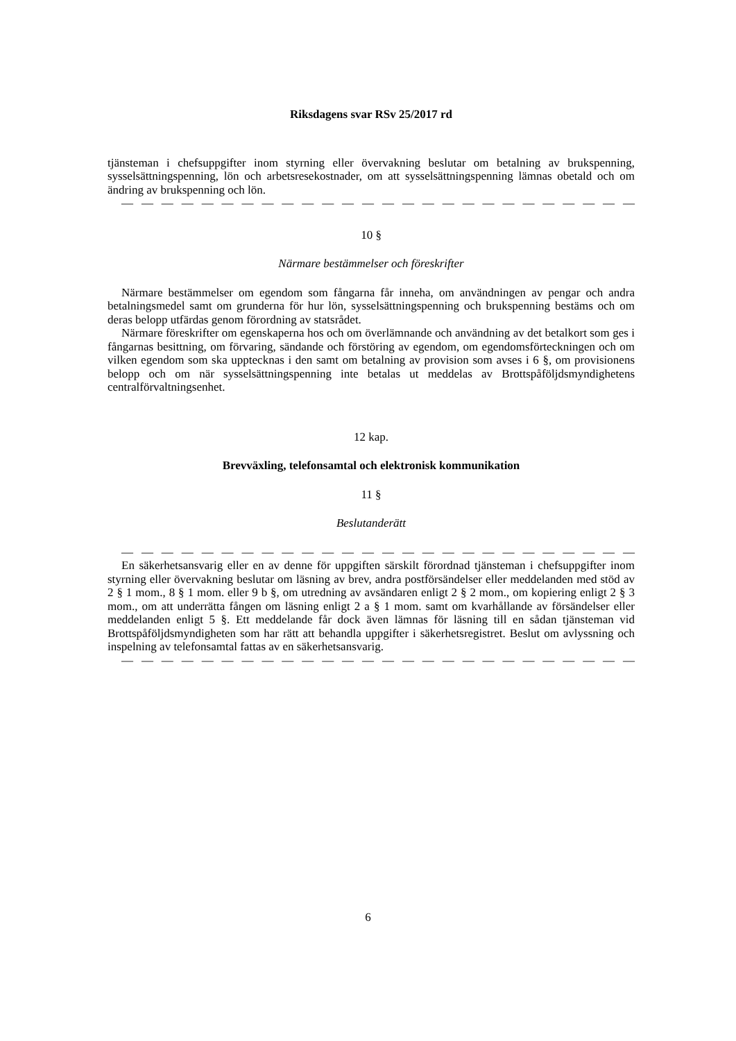Riksdagens svar RSv 25/2017 rd
tjänsteman i chefsuppgifter inom styrning eller övervakning beslutar om betalning av brukspenning, sysselsättningspenning, lön och arbetsresekostnader, om att sysselsättningspenning lämnas obetald och om ändring av brukspenning och lön.
— — — — — — — — — — — — — — — — — — — — — — — — — —
10 §
Närmare bestämmelser och föreskrifter
Närmare bestämmelser om egendom som fångarna får inneha, om användningen av pengar och andra betalningsmedel samt om grunderna för hur lön, sysselsättningspenning och brukspenning bestäms och om deras belopp utfärdas genom förordning av statsrådet.
Närmare föreskrifter om egenskaperna hos och om överlämnande och användning av det betalkort som ges i fångarnas besittning, om förvaring, sändande och förstöring av egendom, om egendomsförteckningen och om vilken egendom som ska upptecknas i den samt om betalning av provision som avses i 6 §, om provisionens belopp och om när sysselsättningspenning inte betalas ut meddelas av Brottspåföljdsmyndighetens centralförvaltningsenhet.
12 kap.
Brevväxling, telefonsamtal och elektronisk kommunikation
11 §
Beslutanderätt
— — — — — — — — — — — — — — — — — — — — — — — — — —
En säkerhetsansvarig eller en av denne för uppgiften särskilt förordnad tjänsteman i chefsuppgifter inom styrning eller övervakning beslutar om läsning av brev, andra postförsändelser eller meddelanden med stöd av 2 § 1 mom., 8 § 1 mom. eller 9 b §, om utredning av avsändaren enligt 2 § 2 mom., om kopiering enligt 2 § 3 mom., om att underrätta fången om läsning enligt 2 a § 1 mom. samt om kvarhållande av försändelser eller meddelanden enligt 5 §. Ett meddelande får dock även lämnas för läsning till en sådan tjänsteman vid Brottspåföljdsmyndigheten som har rätt att behandla uppgifter i säkerhetsregistret. Beslut om avlyssning och inspelning av telefonsamtal fattas av en säkerhetsansvarig.
— — — — — — — — — — — — — — — — — — — — — — — — — —
6